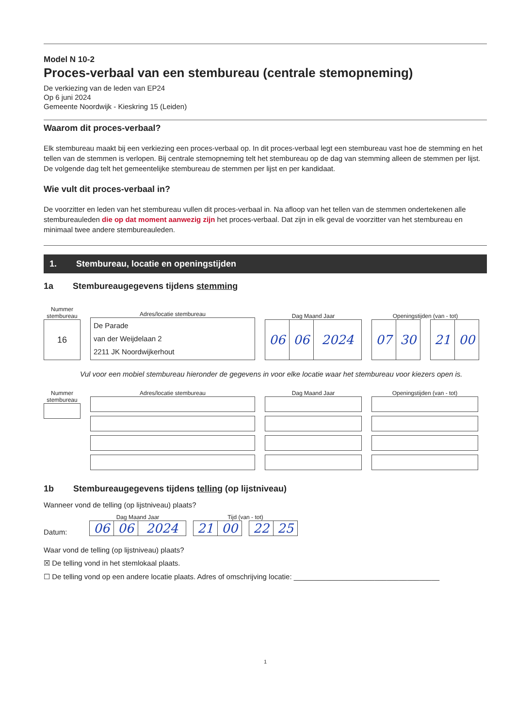Model N 10-2
Proces-verbaal van een stembureau (centrale stemopneming)
De verkiezing van de leden van EP24
Op 6 juni 2024
Gemeente Noordwijk - Kieskring 15 (Leiden)
Waarom dit proces-verbaal?
Elk stembureau maakt bij een verkiezing een proces-verbaal op. In dit proces-verbaal legt een stembureau vast hoe de stemming en het tellen van de stemmen is verlopen. Bij centrale stemopneming telt het stembureau op de dag van stemming alleen de stemmen per lijst. De volgende dag telt het gemeentelijke stembureau de stemmen per lijst en per kandidaat.
Wie vult dit proces-verbaal in?
De voorzitter en leden van het stembureau vullen dit proces-verbaal in. Na afloop van het tellen van de stemmen ondertekenen alle stembureauleden die op dat moment aanwezig zijn het proces-verbaal. Dat zijn in elk geval de voorzitter van het stembureau en minimaal twee andere stembureauleden.
1. Stembureau, locatie en openingstijden
1a Stembureaugegevens tijdens stemming
Nummer stembureau
16
Adres/locatie stembureau
De Parade
van der Weijdelaan 2
2211 JK Noordwijkerhout
Dag Maand Jaar
06 06 2024
Openingstijden (van - tot)
07 30 21 00
Vul voor een mobiel stembureau hieronder de gegevens in voor elke locatie waar het stembureau voor kiezers open is.
Nummer stembureau
Adres/locatie stembureau Dag Maand Jaar Openingstijden (van - tot)
1b Stembureaugegevens tijdens telling (op lijstniveau)
Wanneer vond de telling (op lijstniveau) plaats?
Datum:
Dag Maand Jaar
06 06 2024
Tijd (van - tot)
21 00 22 25
Waar vond de telling (op lijstniveau) plaats?
☒ De telling vond in het stemlokaal plaats.
☐ De telling vond op een andere locatie plaats. Adres of omschrijving locatie: ____________________________________
1